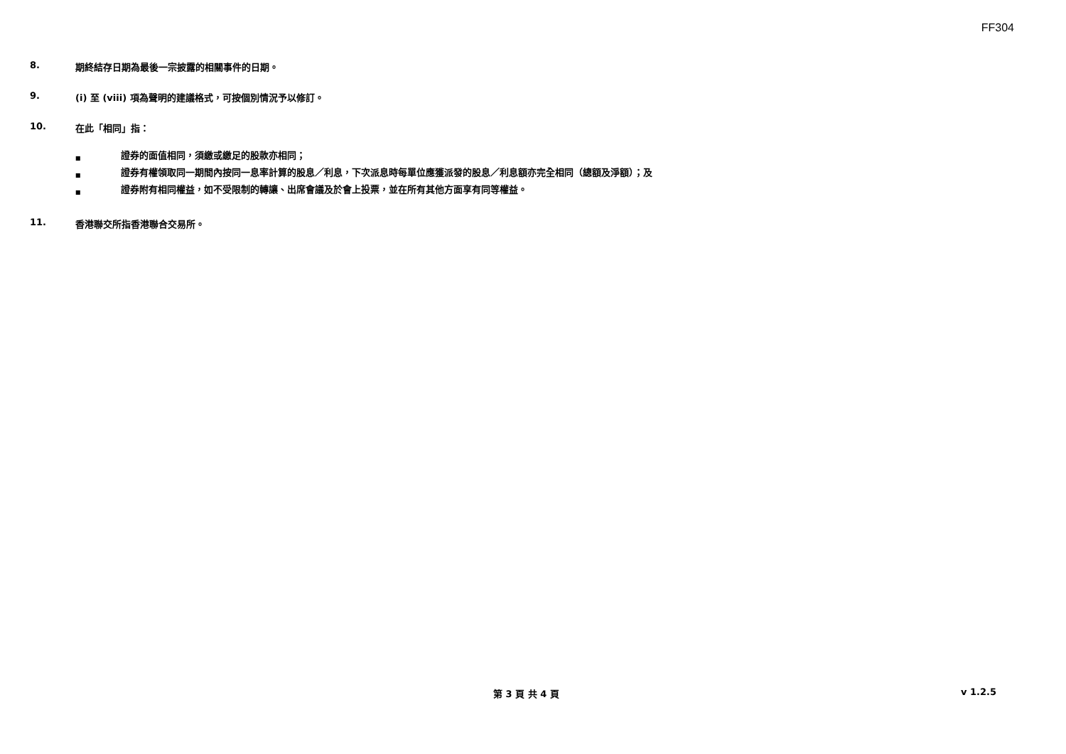FF304
8. 期終結存日期為最後一宗披露的相關事件的日期。
9. (i) 至 (viii) 項為聲明的建議格式，可按個別情況予以修訂。
10. 在此「相同」指：
■ 證券的面值相同，須繳或繳足的股款亦相同；
■ 證券有權領取同一期間內按同一息率計算的股息／利息，下次派息時每單位應獲派發的股息／利息額亦完全相同（總額及淨額）；及
■ 證券附有相同權益，如不受限制的轉讓、出席會議及於會上投票，並在所有其他方面享有同等權益。
11. 香港聯交所指香港聯合交易所。
第 3 頁 共 4 頁 v 1.2.5